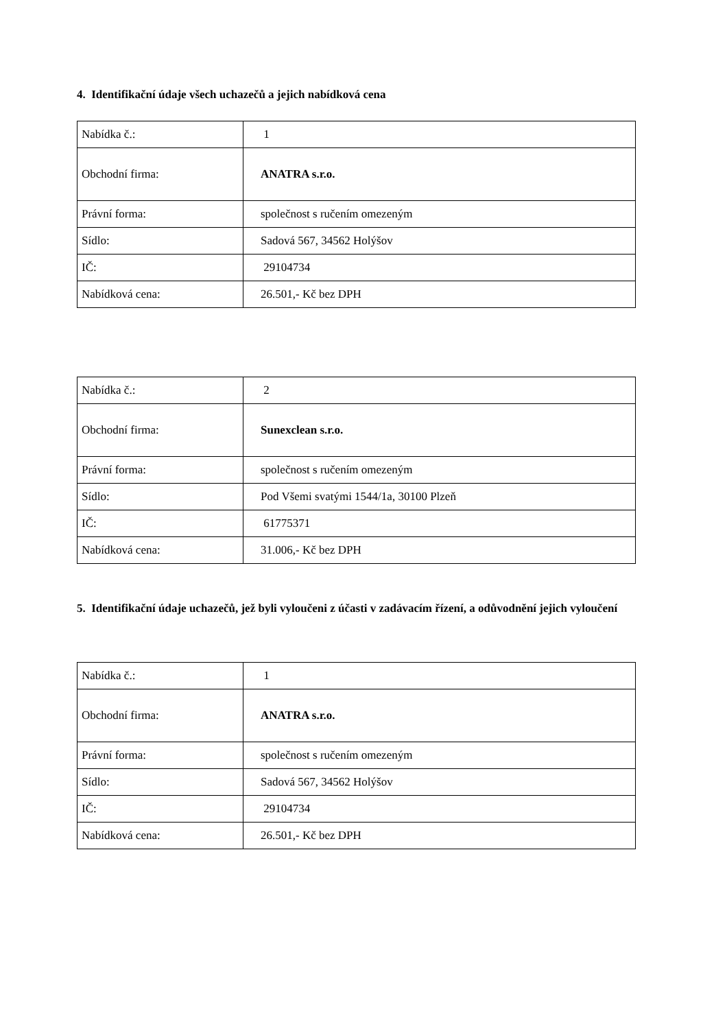4. Identifikační údaje všech uchazečů a jejich nabídková cena
| Nabídka č.: | 1 |
| Obchodní firma: | ANATRA s.r.o. |
| Právní forma: | společnost s ručením omezeným |
| Sídlo: | Sadová 567, 34562 Holýšov |
| IČ: | 29104734 |
| Nabídková cena: | 26.501,- Kč bez DPH |
| Nabídka č.: | 2 |
| Obchodní firma: | Sunexclean s.r.o. |
| Právní forma: | společnost s ručením omezeným |
| Sídlo: | Pod Všemi svatými 1544/1a, 30100 Plzeň |
| IČ: | 61775371 |
| Nabídková cena: | 31.006,- Kč bez DPH |
5. Identifikační údaje uchazečů, jež byli vyloučeni z účasti v zadávacím řízení, a odůvodnění jejich vyloučení
| Nabídka č.: | 1 |
| Obchodní firma: | ANATRA s.r.o. |
| Právní forma: | společnost s ručením omezeným |
| Sídlo: | Sadová 567, 34562 Holýšov |
| IČ: | 29104734 |
| Nabídková cena: | 26.501,- Kč bez DPH |